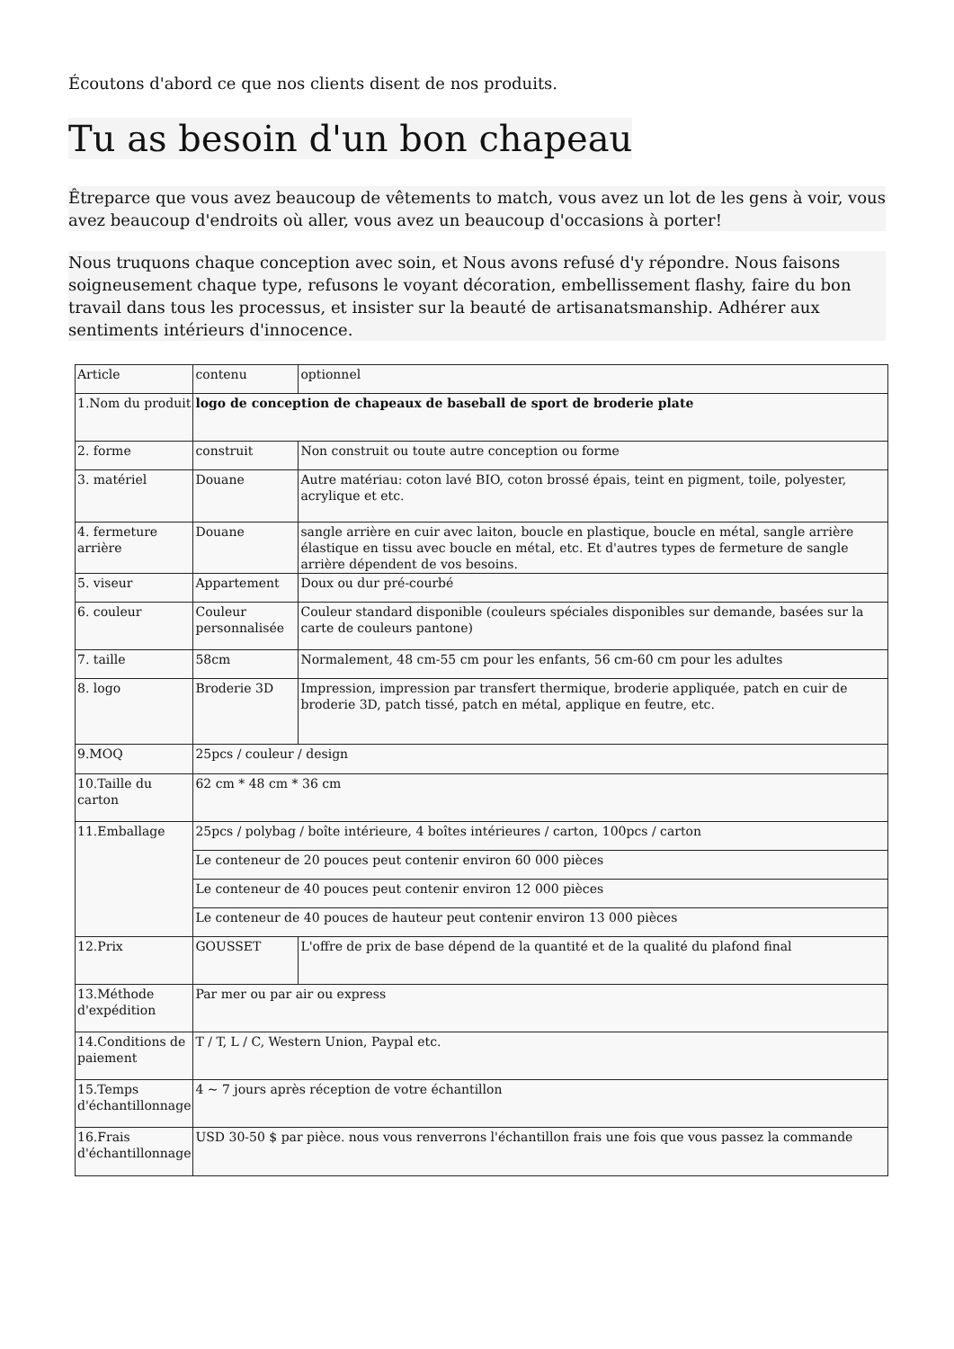Écoutons d'abord ce que nos clients disent de nos produits.
Tu as besoin d'un bon chapeau
Êtreparce que vous avez beaucoup de vêtements to match, vous avez un lot de les gens à voir, vous avez beaucoup d'endroits où aller, vous avez un beaucoup d'occasions à porter!
Nous truquons chaque conception avec soin, et Nous avons refusé d'y répondre. Nous faisons soigneusement chaque type, refusons le voyant décoration, embellissement flashy, faire du bon travail dans tous les processus, et insister sur la beauté de artisanatsmanship. Adhérer aux sentiments intérieurs d'innocence.
| Article | contenu | optionnel |
| 1.Nom du produit | logo de conception de chapeaux de baseball de sport de broderie plate | |
| 2. forme | construit | Non construit ou toute autre conception ou forme |
| 3. matériel | Douane | Autre matériau: coton lavé BIO, coton brossé épais, teint en pigment, toile, polyester, acrylique et etc. |
| 4. fermeture arrière | Douane | sangle arrière en cuir avec laiton, boucle en plastique, boucle en métal, sangle arrière élastique en tissu avec boucle en métal, etc. Et d'autres types de fermeture de sangle arrière dépendent de vos besoins. |
| 5. viseur | Appartement | Doux ou dur pré-courbé |
| 6. couleur | Couleur personnalisée | Couleur standard disponible (couleurs spéciales disponibles sur demande, basées sur la carte de couleurs pantone) |
| 7. taille | 58cm | Normalement, 48 cm-55 cm pour les enfants, 56 cm-60 cm pour les adultes |
| 8. logo | Broderie 3D | Impression, impression par transfert thermique, broderie appliquée, patch en cuir de broderie 3D, patch tissé, patch en métal, applique en feutre, etc. |
| 9.MOQ | 25pcs / couleur / design | |
| 10.Taille du carton | 62 cm * 48 cm * 36 cm | |
| 11.Emballage | 25pcs / polybag / boîte intérieure, 4 boîtes intérieures / carton, 100pcs / carton | |
| | Le conteneur de 20 pouces peut contenir environ 60 000 pièces | |
| | Le conteneur de 40 pouces peut contenir environ 12 000 pièces | |
| | Le conteneur de 40 pouces de hauteur peut contenir environ 13 000 pièces | |
| 12.Prix | GOUSSET | L'offre de prix de base dépend de la quantité et de la qualité du plafond final |
| 13.Méthode d'expédition | Par mer ou par air ou express | |
| 14.Conditions de paiement | T / T, L / C, Western Union, Paypal etc. | |
| 15.Temps d'échantillonnage | 4 ~ 7 jours après réception de votre échantillon | |
| 16.Frais d'échantillonnage | USD 30-50 $ par pièce. nous vous renverrons l'échantillon frais une fois que vous passez la commande | |